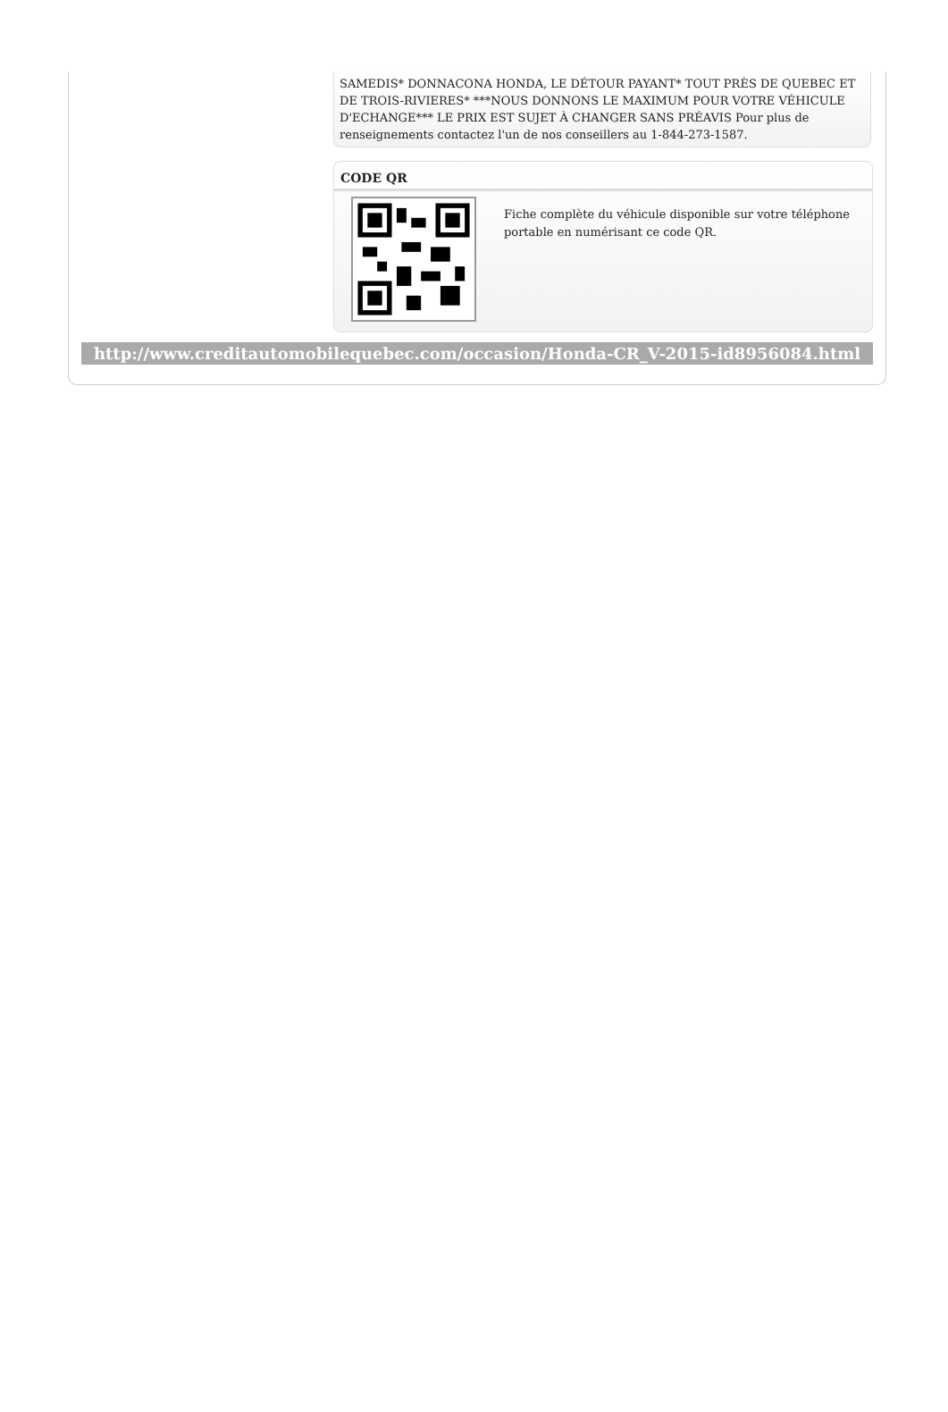SAMEDIS* DONNACONA HONDA, LE DÉTOUR PAYANT* TOUT PRÈS DE QUEBEC ET DE TROIS-RIVIERES* ***NOUS DONNONS LE MAXIMUM POUR VOTRE VÉHICULE D'ECHANGE*** LE PRIX EST SUJET À CHANGER SANS PRÉAVIS Pour plus de renseignements contactez l'un de nos conseillers au 1-844-273-1587.
CODE QR
Fiche complète du véhicule disponible sur votre téléphone portable en numérisant ce code QR.
http://www.creditautomobilequebec.com/occasion/Honda-CR_V-2015-id8956084.html